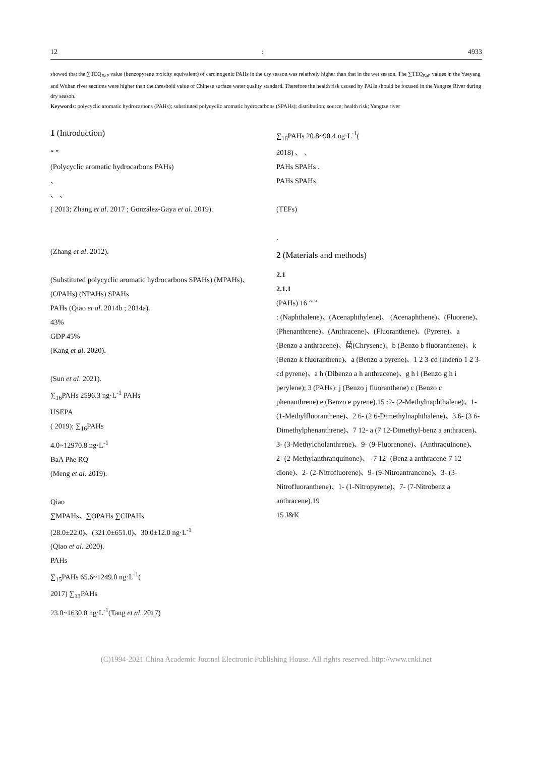12: 4933
showed that the ∑TEQ<sub>BaP</sub> value (benzopyrene toxicity equivalent) of carcinogenic PAHs in the dry season was relatively higher than that in the wet season. The ∑TEQ<sub>BaP</sub> values in the Yueyang and Wuhan river sections were higher than the threshold value of Chinese surface water quality standard. Therefore the health risk caused by PAHs should be focused in the Yangtze River during dry season.
Keywords: polycyclic aromatic hydrocarbons (PAHs); substituted polycyclic aromatic hydrocarbons (SPAHs); distribution; source; health risk; Yangtze river
1 (Introduction)
“ ”
(Polycyclic aromatic hydrocarbons PAHs)
、
、 、
( 2013; Zhang et al. 2017 ; González-Gaya et al. 2019).
(Zhang et al. 2012).
(Substituted polycyclic aromatic hydrocarbons SPAHs) (MPAHs)、
(OPAHs) (NPAHs) SPAHs
PAHs (Qiao et al. 2014b ; 2014a).
43%
GDP 45%
(Kang et al. 2020).
(Sun et al. 2021).
∑<sub>16</sub>PAHs 2596.3 ng·L<sup>-1</sup> PAHs
USEPA
( 2019); ∑<sub>16</sub>PAHs
4.0~12970.8 ng·L<sup>-1</sup>
BaA Phe RQ
(Meng et al. 2019).
Qiao
∑MPAHs、∑OPAHs ∑ClPAHs
(28.0±22.0)、(321.0±651.0)、30.0±12.0 ng·L<sup>-1</sup>
(Qiao et al. 2020).
PAHs
∑<sub>15</sub>PAHs 65.6~1249.0 ng·L<sup>-1</sup>(
2017) ∑<sub>13</sub>PAHs
23.0~1630.0 ng·L<sup>-1</sup>(Tang et al. 2017)
∑<sub>16</sub>PAHs 20.8~90.4 ng·L<sup>-1</sup>(
2018) 、 、
PAHs SPAHs .
PAHs SPAHs
(TEFs)
.
2 (Materials and methods)
2.1
2.1.1
(PAHs) 16 “ ”
: (Naphthalene)、(Acenaphthylene)、 (Acenaphthene)、(Fluorene)、(Phenanthrene)、(Anthracene)、(Fluoranthene)、(Pyrene)、a (Benzo a anthracene)、䓛(Chrysene)、b (Benzo b fluoranthene)、k (Benzo k fluoranthene)、a (Benzo a pyrene)、1 2 3-cd (Indeno 1 2 3-cd pyrene)、a h (Dibenzo a h anthracene)、g h i (Benzo g h i perylene); 3 (PAHs): j (Benzo j fluoranthene) c (Benzo c phenanthrene) e (Benzo e pyrene).15 :2- (2-Methylnaphthalene)、1- (1-Methylfluoranthene)、2 6- (2 6-Dimethylnaphthalene)、3 6- (3 6-Dimethylphenanthrene)、7 12- a (7 12-Dimethyl-benz a anthracen)、3- (3-Methylcholanthrene)、9- (9-Fluorenone)、(Anthraquinone)、2- (2-Methylanthranquinone)、 -7 12- (Benz a anthracene-7 12-dione)、2- (2-Nitrofluorene)、9- (9-Nitroantrancene)、3- (3-Nitrofluoranthene)、1- (1-Nitropyrene)、7- (7-Nitrobenz a anthracene).19
15 J&K
(C)1994-2021 China Academic Journal Electronic Publishing House. All rights reserved. http://www.cnki.net